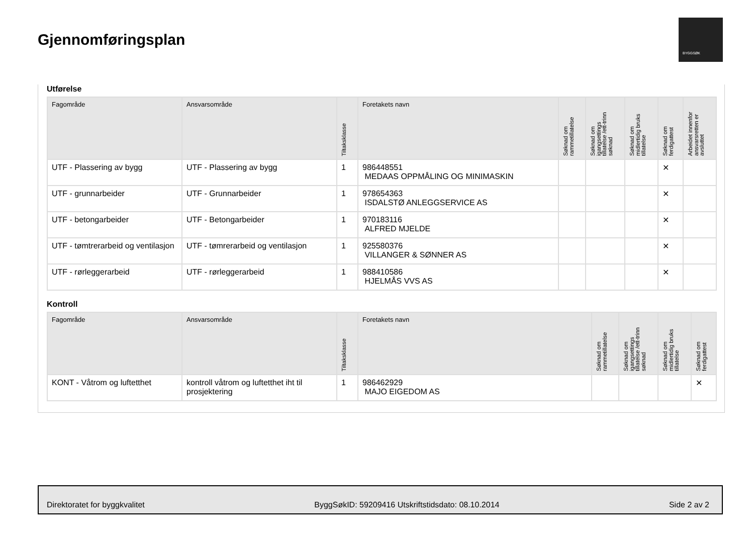Gjennomføringsplan
BYGGSØK
Utførelse
| Fagområde | Ansvarsområde | Tiltaksklasse | Foretakets navn | Søknad om rammetillatelse | Søknad om igangsettings tillatelse /ett-trinn søknad | Søknad om midlertidig bruks tillatelse | Søknad om ferdigattest | Arbeidet innenfor ansvarsretten er avsluttet |
| --- | --- | --- | --- | --- | --- | --- | --- | --- |
| UTF - Plassering av bygg | UTF - Plassering av bygg | 1 | 986448551 MEDAAS OPPMÅLING OG MINIMASKIN | | | | ✕ | |
| UTF - grunnarbeider | UTF - Grunnarbeider | 1 | 978654363 ISDALSTØ ANLEGGSERVICE AS | | | | ✕ | |
| UTF - betongarbeider | UTF - Betongarbeider | 1 | 970183116 ALFRED MJELDE | | | | ✕ | |
| UTF - tømtrerarbeid og ventilasjon | UTF - tømrerarbeid og ventilasjon | 1 | 925580376 VILLANGER & SØNNER AS | | | | ✕ | |
| UTF - rørleggerarbeid | UTF - rørleggerarbeid | 1 | 988410586 HJELMÅS VVS AS | | | | ✕ | |
Kontroll
| Fagområde | Ansvarsområde | Tiltaksklasse | Foretakets navn | Søknad om rammetillatelse | Søknad om igangsettings tillatelse /ett-trinn søknad | Søknad om midlertidig bruks tillatelse | Søknad om ferdigattest |
| --- | --- | --- | --- | --- | --- | --- | --- |
| KONT - Våtrom og luftetthet | kontroll våtrom og luftetthet iht til prosjektering | 1 | 986462929 MAJO EIGEDOM AS | | | | ✕ |
Direktoratet for byggkvalitet ByggSøkID: 59209416 Utskriftstidsdato: 08.10.2014 Side 2 av 2